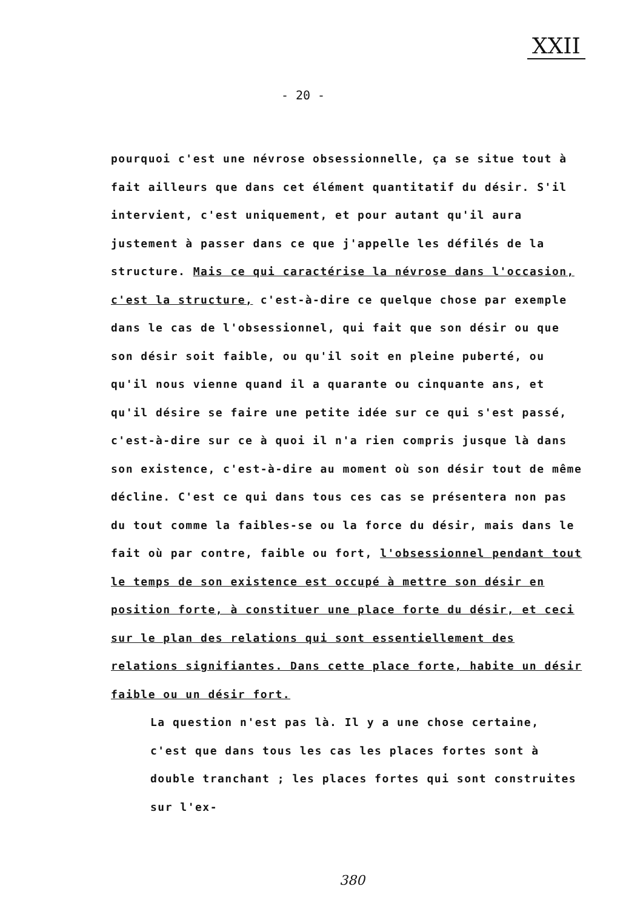XXII
- 20 -
pourquoi c'est une névrose obsessionnelle, ça se situe tout à fait ailleurs que dans cet élément quantitatif du désir. S'il intervient, c'est uniquement, et pour autant qu'il aura justement à passer dans ce que j'appelle les défilés de la structure. Mais ce qui caractérise la névrose dans l'occasion, c'est la structure, c'est-à-dire ce quelque chose par exemple dans le cas de l'obsessionnel, qui fait que son désir ou que son désir soit faible, ou qu'il soit en pleine puberté, ou qu'il nous vienne quand il a quarante ou cinquante ans, et qu'il désire se faire une petite idée sur ce qui s'est passé, c'est-à-dire sur ce à quoi il n'a rien compris jusque là dans son existence, c'est-à-dire au moment où son désir tout de même décline. C'est ce qui dans tous ces cas se présentera non pas du tout comme la faibles-se ou la force du désir, mais dans le fait où par contre, faible ou fort, l'obsessionnel pendant tout le temps de son existence est occupé à mettre son désir en position forte, à constituer une place forte du désir, et ceci sur le plan des relations qui sont essentiellement des relations signifiantes. Dans cette place forte, habite un désir faible ou un désir fort.
La question n'est pas là. Il y a une chose certaine, c'est que dans tous les cas les places fortes sont à double tranchant ; les places fortes qui sont construites sur l'ex-
380